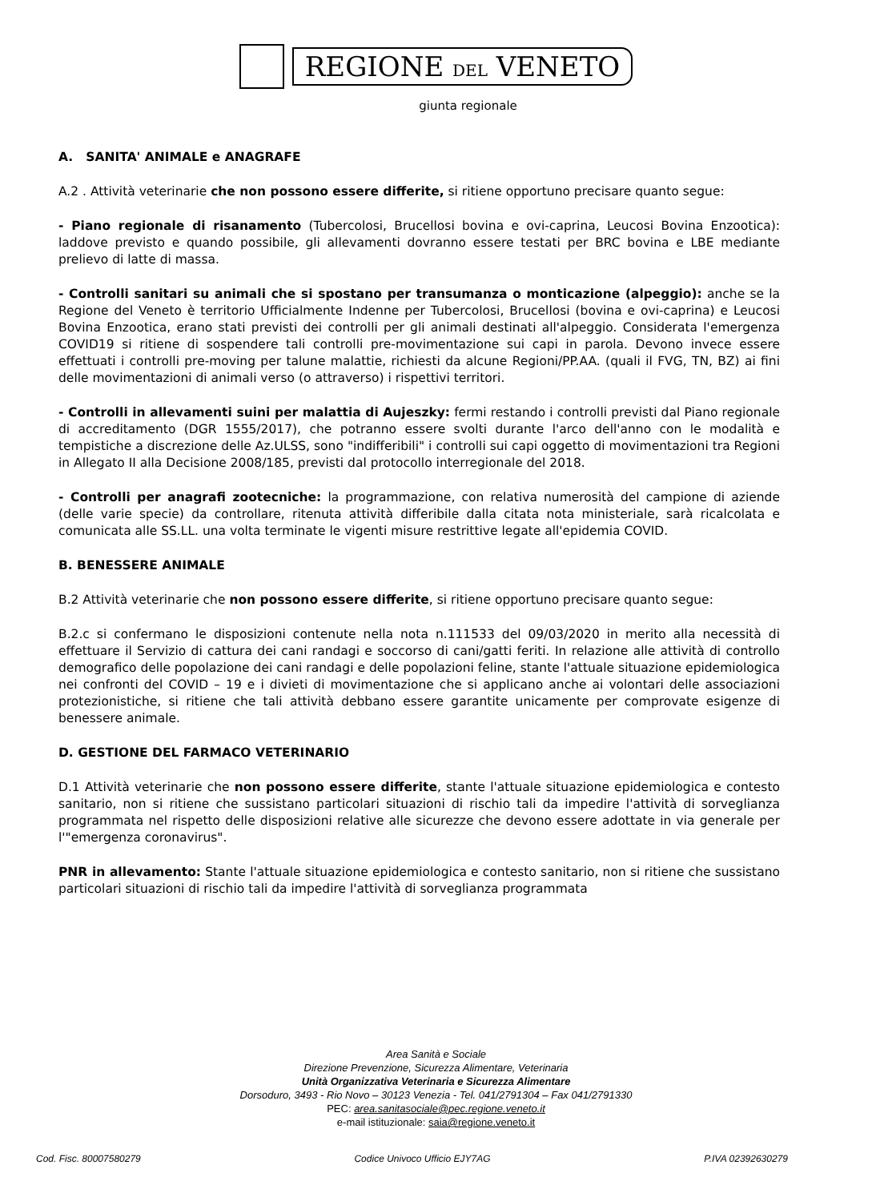REGIONE DEL VENETO
giunta regionale
A. SANITA' ANIMALE e ANAGRAFE
A.2 . Attività veterinarie che non possono essere differite, si ritiene opportuno precisare quanto segue:
- Piano regionale di risanamento (Tubercolosi, Brucellosi bovina e ovi-caprina, Leucosi Bovina Enzootica): laddove previsto e quando possibile, gli allevamenti dovranno essere testati per BRC bovina e LBE mediante prelievo di latte di massa.
- Controlli sanitari su animali che si spostano per transumanza o monticazione (alpeggio): anche se la Regione del Veneto è territorio Ufficialmente Indenne per Tubercolosi, Brucellosi (bovina e ovi-caprina) e Leucosi Bovina Enzootica, erano stati previsti dei controlli per gli animali destinati all'alpeggio. Considerata l'emergenza COVID19 si ritiene di sospendere tali controlli pre-movimentazione sui capi in parola. Devono invece essere effettuati i controlli pre-moving per talune malattie, richiesti da alcune Regioni/PP.AA. (quali il FVG, TN, BZ) ai fini delle movimentazioni di animali verso (o attraverso) i rispettivi territori.
- Controlli in allevamenti suini per malattia di Aujeszky: fermi restando i controlli previsti dal Piano regionale di accreditamento (DGR 1555/2017), che potranno essere svolti durante l'arco dell'anno con le modalità e tempistiche a discrezione delle Az.ULSS, sono "indifferibili" i controlli sui capi oggetto di movimentazioni tra Regioni in Allegato II alla Decisione 2008/185, previsti dal protocollo interregionale del 2018.
- Controlli per anagrafi zootecniche: la programmazione, con relativa numerosità del campione di aziende (delle varie specie) da controllare, ritenuta attività differibile dalla citata nota ministeriale, sarà ricalcolata e comunicata alle SS.LL. una volta terminate le vigenti misure restrittive legate all'epidemia COVID.
B. BENESSERE ANIMALE
B.2 Attività veterinarie che non possono essere differite, si ritiene opportuno precisare quanto segue:
B.2.c si confermano le disposizioni contenute nella nota n.111533 del 09/03/2020 in merito alla necessità di effettuare il Servizio di cattura dei cani randagi e soccorso di cani/gatti feriti. In relazione alle attività di controllo demografico delle popolazione dei cani randagi e delle popolazioni feline, stante l'attuale situazione epidemiologica nei confronti del COVID – 19 e i divieti di movimentazione che si applicano anche ai volontari delle associazioni protezionistiche, si ritiene che tali attività debbano essere garantite unicamente per comprovate esigenze di benessere animale.
D. GESTIONE DEL FARMACO VETERINARIO
D.1 Attività veterinarie che non possono essere differite, stante l'attuale situazione epidemiologica e contesto sanitario, non si ritiene che sussistano particolari situazioni di rischio tali da impedire l'attività di sorveglianza programmata nel rispetto delle disposizioni relative alle sicurezze che devono essere adottate in via generale per l'"emergenza coronavirus".
PNR in allevamento: Stante l'attuale situazione epidemiologica e contesto sanitario, non si ritiene che sussistano particolari situazioni di rischio tali da impedire l'attività di sorveglianza programmata
Area Sanità e Sociale
Direzione Prevenzione, Sicurezza Alimentare, Veterinaria
Unità Organizzativa Veterinaria e Sicurezza Alimentare
Dorsoduro, 3493 - Rio Novo – 30123 Venezia - Tel. 041/2791304 – Fax 041/2791330
PEC: area.sanitasociale@pec.regione.veneto.it
e-mail istituzionale: saia@regione.veneto.it
Cod. Fisc. 80007580279 Codice Univoco Ufficio EJY7AG P.IVA 02392630279